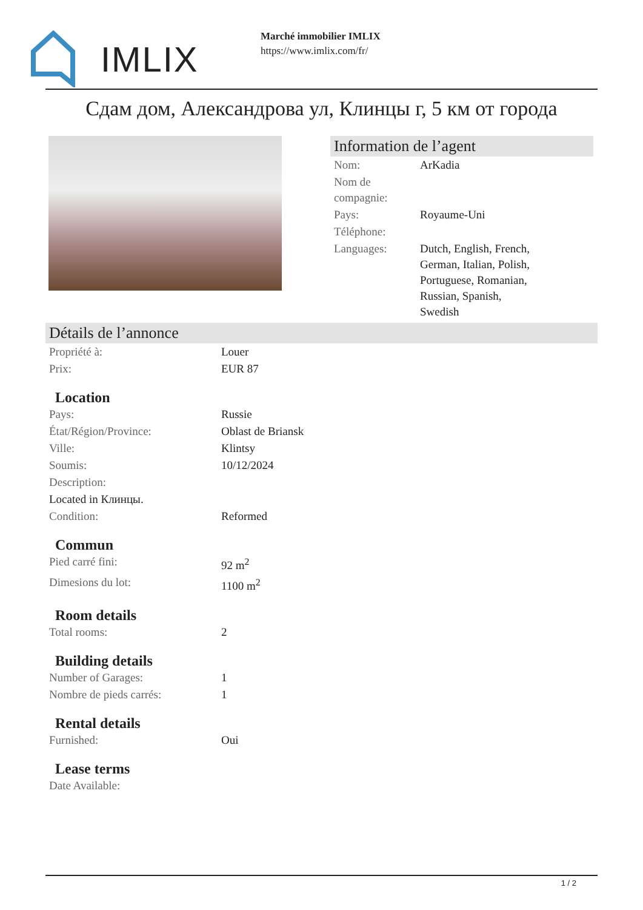IMLIX
Marché immobilier IMLIX
https://www.imlix.com/fr/
Сдам дом, Александрова ул, Клинцы г, 5 км от города
Information de l’agent
| Nom: | ArKadia |
| Nom de compagnie: | |
| Pays: | Royaume-Uni |
| Téléphone: | |
| Languages: | Dutch, English, French, German, Italian, Polish, Portuguese, Romanian, Russian, Spanish, Swedish |
Détails de l’annonce
| Propriété à: | Louer |
| Prix: | EUR 87 |
Location
| Pays: | Russie |
| État/Région/Province: | Oblast de Briansk |
| Ville: | Klintsy |
| Soumis: | 10/12/2024 |
| Description: | |
| Located in Клинцы. | |
| Condition: | Reformed |
Commun
| Pied carré fini: | 92 m<sup>2</sup> |
| Dimesions du lot: | 1100 m<sup>2</sup> |
Room details
| Total rooms: | 2 |
Building details
| Number of Garages: | 1 |
| Nombre de pieds carrés: | 1 |
Rental details
| Furnished: | Oui |
Lease terms
| Date Available: | |
1 / 2